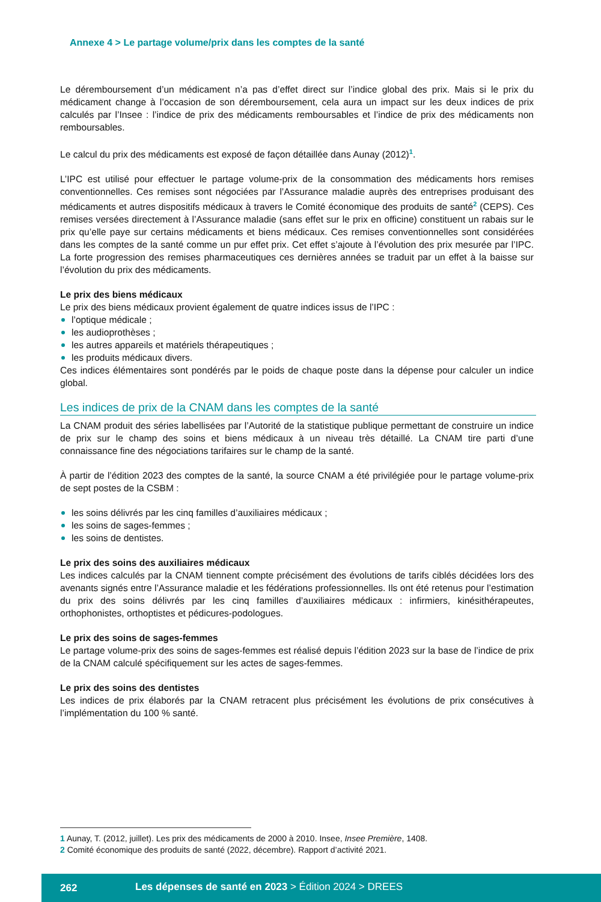Annexe 4 > Le partage volume/prix dans les comptes de la santé
Le déremboursement d’un médicament n’a pas d’effet direct sur l’indice global des prix. Mais si le prix du médicament change à l’occasion de son déremboursement, cela aura un impact sur les deux indices de prix calculés par l’Insee : l’indice de prix des médicaments remboursables et l’indice de prix des médicaments non remboursables.
Le calcul du prix des médicaments est exposé de façon détaillée dans Aunay (2012)<sup>1</sup>.
L’IPC est utilisé pour effectuer le partage volume-prix de la consommation des médicaments hors remises conventionnelles. Ces remises sont négociées par l’Assurance maladie auprès des entreprises produisant des médicaments et autres dispositifs médicaux à travers le Comité économique des produits de santé<sup>2</sup> (CEPS). Ces remises versées directement à l’Assurance maladie (sans effet sur le prix en officine) constituent un rabais sur le prix qu’elle paye sur certains médicaments et biens médicaux. Ces remises conventionnelles sont considérées dans les comptes de la santé comme un pur effet prix. Cet effet s’ajoute à l’évolution des prix mesurée par l’IPC. La forte progression des remises pharmaceutiques ces dernières années se traduit par un effet à la baisse sur l’évolution du prix des médicaments.
Le prix des biens médicaux
Le prix des biens médicaux provient également de quatre indices issus de l’IPC :
l’optique médicale ;
les audioprothèses ;
les autres appareils et matériels thérapeutiques ;
les produits médicaux divers.
Ces indices élémentaires sont pondérés par le poids de chaque poste dans la dépense pour calculer un indice global.
Les indices de prix de la CNAM dans les comptes de la santé
La CNAM produit des séries labellisées par l’Autorité de la statistique publique permettant de construire un indice de prix sur le champ des soins et biens médicaux à un niveau très détaillé. La CNAM tire parti d’une connaissance fine des négociations tarifaires sur le champ de la santé.
À partir de l’édition 2023 des comptes de la santé, la source CNAM a été privilégiée pour le partage volume-prix de sept postes de la CSBM :
les soins délivrés par les cinq familles d’auxiliaires médicaux ;
les soins de sages-femmes ;
les soins de dentistes.
Le prix des soins des auxiliaires médicaux
Les indices calculés par la CNAM tiennent compte précisément des évolutions de tarifs ciblés décidées lors des avenants signés entre l’Assurance maladie et les fédérations professionnelles. Ils ont été retenus pour l’estimation du prix des soins délivrés par les cinq familles d’auxiliaires médicaux : infirmiers, kinésithérapeutes, orthophonistes, orthoptistes et pédicures-podologues.
Le prix des soins de sages-femmes
Le partage volume-prix des soins de sages-femmes est réalisé depuis l’édition 2023 sur la base de l’indice de prix de la CNAM calculé spécifiquement sur les actes de sages-femmes.
Le prix des soins des dentistes
Les indices de prix élaborés par la CNAM retracent plus précisément les évolutions de prix consécutives à l’implémentation du 100 % santé.
1 Aunay, T. (2012, juillet). Les prix des médicaments de 2000 à 2010. Insee, Insee Première, 1408.
2 Comité économique des produits de santé (2022, décembre). Rapport d’activité 2021.
262 Les dépenses de santé en 2023 > Édition 2024 > DREES